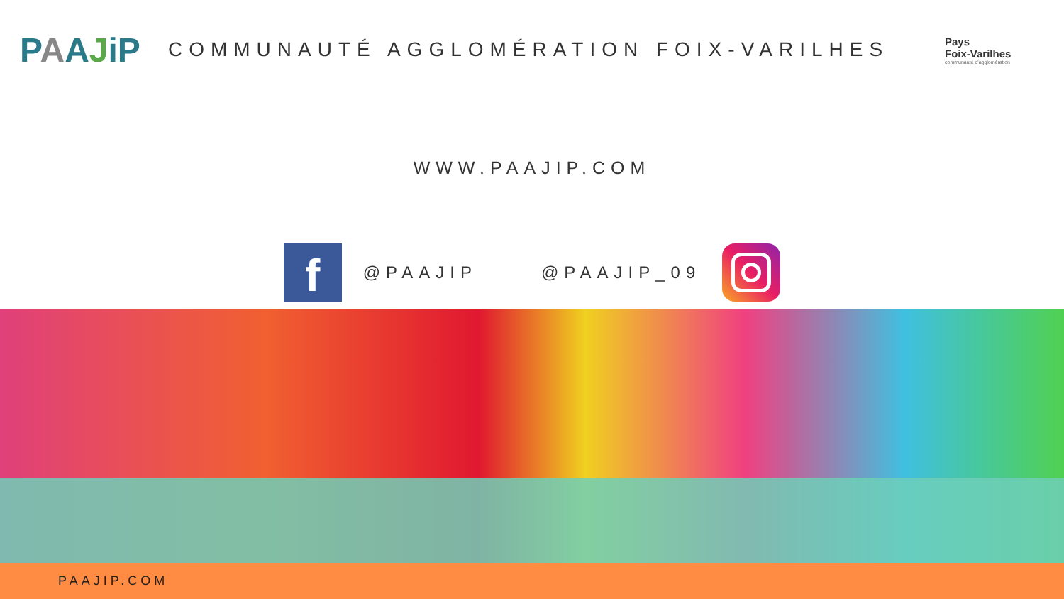PAAJiP
COMMUNAUTÉ AGGLOMÉRATION FOIX-VARILHES
Pays
Foix-Varilhes
communauté d'agglomération
WWW.PAAJIP.COM
f
@PAAJIP @PAAJIP_09
PAAJIP.COM